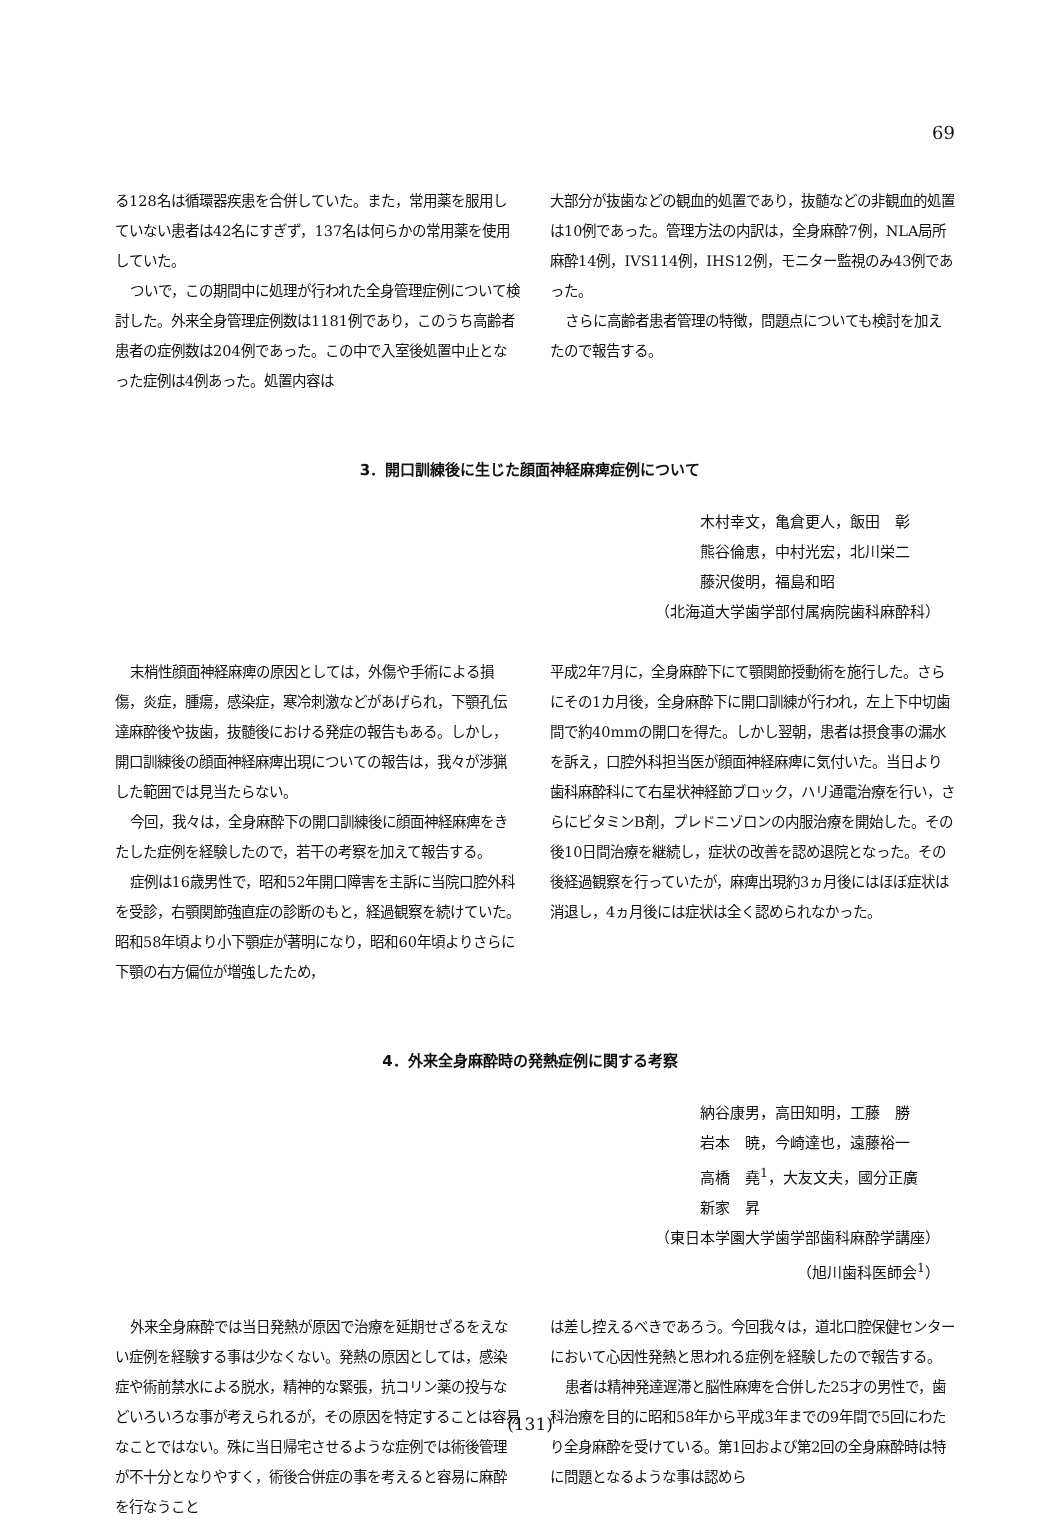69
る128名は循環器疾患を合併していた。また，常用薬を服用していない患者は42名にすぎず，137名は何らかの常用薬を使用していた。
ついで，この期間中に処理が行われた全身管理症例について検討した。外来全身管理症例数は1181例であり，このうち高齢者患者の症例数は204例であった。この中で入室後処置中止となった症例は4例あった。処置内容は
大部分が抜歯などの観血的処置であり，抜髄などの非観血的処置は10例であった。管理方法の内訳は，全身麻酔7例，NLA局所麻酔14例，IVS114例，IHS12例，モニター監視のみ43例であった。
さらに高齢者患者管理の特徴，問題点についても検討を加えたので報告する。
3．開口訓練後に生じた顔面神経麻痺症例について
木村幸文，亀倉更人，飯田　彰
熊谷倫恵，中村光宏，北川栄二
藤沢俊明，福島和昭
（北海道大学歯学部付属病院歯科麻酔科）
末梢性顔面神経麻痺の原因としては，外傷や手術による損傷，炎症，腫瘍，感染症，寒冷刺激などがあげられ，下顎孔伝達麻酔後や抜歯，抜髄後における発症の報告もある。しかし，開口訓練後の顔面神経麻痺出現についての報告は，我々が渉猟した範囲では見当たらない。
今回，我々は，全身麻酔下の開口訓練後に顔面神経麻痺をきたした症例を経験したので，若干の考察を加えて報告する。
症例は16歳男性で，昭和52年開口障害を主訴に当院口腔外科を受診，右顎関節強直症の診断のもと，経過観察を続けていた。昭和58年頃より小下顎症が著明になり，昭和60年頃よりさらに下顎の右方偏位が増強したため，
平成2年7月に，全身麻酔下にて顎関節授動術を施行した。さらにその1カ月後，全身麻酔下に開口訓練が行われ，左上下中切歯間で約40mmの開口を得た。しかし翌朝，患者は摂食事の漏水を訴え，口腔外科担当医が顔面神経麻痺に気付いた。当日より歯科麻酔科にて右星状神経節ブロック，ハリ通電治療を行い，さらにビタミンB剤，プレドニゾロンの内服治療を開始した。その後10日間治療を継続し，症状の改善を認め退院となった。その後経過観察を行っていたが，麻痺出現約3ヵ月後にはほぼ症状は消退し，4ヵ月後には症状は全く認められなかった。
4．外来全身麻酔時の発熱症例に関する考察
納谷康男，高田知明，工藤　勝
岩本　暁，今崎達也，遠藤裕一
高橋　堯<sup>1</sup>，大友文夫，國分正廣
新家　昇
（東日本学園大学歯学部歯科麻酔学講座）
（旭川歯科医師会<sup>1</sup>）
外来全身麻酔では当日発熱が原因で治療を延期せざるをえない症例を経験する事は少なくない。発熱の原因としては，感染症や術前禁水による脱水，精神的な緊張，抗コリン薬の投与などいろいろな事が考えられるが，その原因を特定することは容易なことではない。殊に当日帰宅させるような症例では術後管理が不十分となりやすく，術後合併症の事を考えると容易に麻酔を行なうこと
は差し控えるべきであろう。今回我々は，道北口腔保健センターにおいて心因性発熱と思われる症例を経験したので報告する。
患者は精神発達遅滞と脳性麻痺を合併した25才の男性で，歯科治療を目的に昭和58年から平成3年までの9年間で5回にわたり全身麻酔を受けている。第1回および第2回の全身麻酔時は特に問題となるような事は認めら
(131)